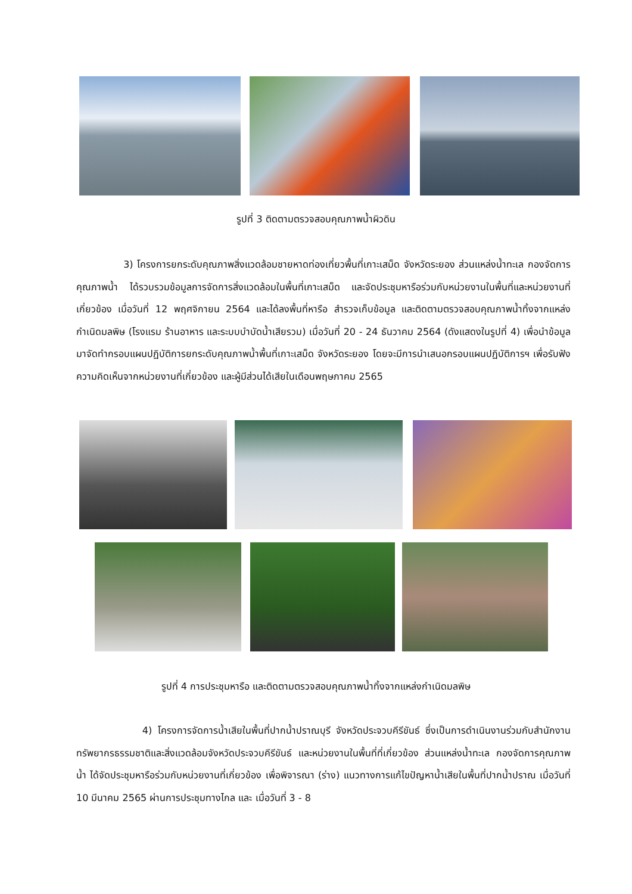รูปที่ 3 ติดตามตรวจสอบคุณภาพน้ำผิวดิน
3) โครงการยกระดับคุณภาพสิ่งแวดล้อมชายหาดท่องเที่ยวพื้นที่เกาะเสม็ด จังหวัดระยอง ส่วนแหล่งน้ำทะเล กองจัดการคุณภาพน้ำ ได้รวบรวมข้อมูลการจัดการสิ่งแวดล้อมในพื้นที่เกาะเสม็ด และจัดประชุมหารือร่วมกับหน่วยงานในพื้นที่และหน่วยงานที่เกี่ยวข้อง เมื่อวันที่ 12 พฤศจิกายน 2564 และได้ลงพื้นที่หารือ สำรวจเก็บข้อมูล และติดตามตรวจสอบคุณภาพน้ำทิ้งจากแหล่งกำเนิดมลพิษ (โรงแรม ร้านอาหาร และระบบบำบัดน้ำเสียรวม) เมื่อวันที่ 20 - 24 ธันวาคม 2564 (ดังแสดงในรูปที่ 4) เพื่อนำข้อมูลมาจัดทำกรอบแผนปฏิบัติการยกระดับคุณภาพน้ำพื้นที่เกาะเสม็ด จังหวัดระยอง โดยจะมีการนำเสนอกรอบแผนปฏิบัติการฯ เพื่อรับฟังความคิดเห็นจากหน่วยงานที่เกี่ยวข้อง และผู้มีส่วนได้เสียในเดือนพฤษภาคม 2565
รูปที่ 4 การประชุมหารือ และติดตามตรวจสอบคุณภาพน้ำทิ้งจากแหล่งกำเนิดมลพิษ
4) โครงการจัดการน้ำเสียในพื้นที่ปากน้ำปราณบุรี จังหวัดประจวบคีรีขันธ์ ซึ่งเป็นการดำเนินงานร่วมกับสำนักงานทรัพยากรธรรมชาติและสิ่งแวดล้อมจังหวัดประจวบคีรีขันธ์ และหน่วยงานในพื้นที่ที่เกี่ยวข้อง ส่วนแหล่งน้ำทะเล กองจัดการคุณภาพน้ำ ได้จัดประชุมหารือร่วมกับหน่วยงานที่เกี่ยวข้อง เพื่อพิจารณา (ร่าง) แนวทางการแก้ไขปัญหาน้ำเสียในพื้นที่ปากน้ำปราณ เมื่อวันที่ 10 มีนาคม 2565 ผ่านการประชุมทางไกล และ เมื่อวันที่ 3 - 8